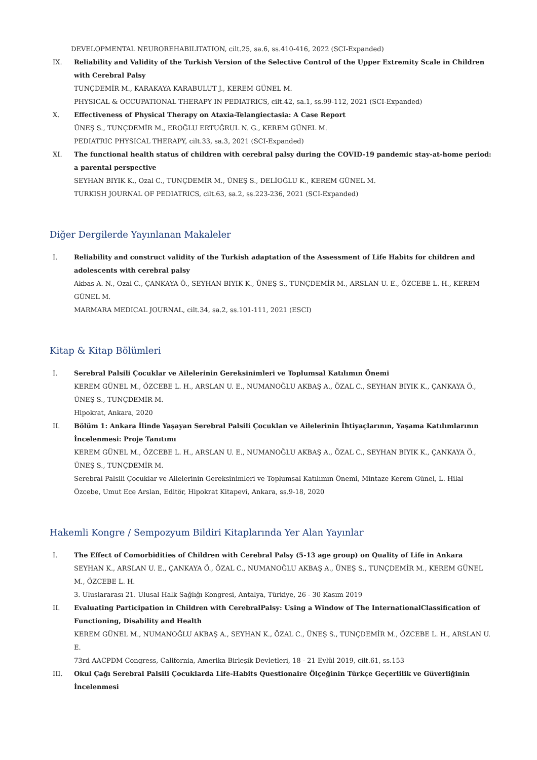DEVELOPMENTAL NEUROREHABILITATION, cilt.25, sa.6, ss.410-416, 2022 (SCI-Expanded)
IX. Reliability and Validity of the Turkish Version of the Selective Control of the Upper Extremity Scale in Children with Cerebral Palsy
TUNÇDEMİR M., KARAKAYA KARABULUT J., KEREM GÜNEL M.
PHYSICAL & OCCUPATIONAL THERAPY IN PEDIATRICS, cilt.42, sa.1, ss.99-112, 2021 (SCI-Expanded)
X. Effectiveness of Physical Therapy on Ataxia-Telangiectasia: A Case Report
ÜNEŞ S., TUNÇDEMİR M., EROĞLU ERTUĞRUL N. G., KEREM GÜNEL M.
PEDIATRIC PHYSICAL THERAPY, cilt.33, sa.3, 2021 (SCI-Expanded)
XI. The functional health status of children with cerebral palsy during the COVID-19 pandemic stay-at-home period: a parental perspective
SEYHAN BIYIK K., Ozal C., TUNÇDEMİR M., ÜNEŞ S., DELİOĞLU K., KEREM GÜNEL M.
TURKISH JOURNAL OF PEDIATRICS, cilt.63, sa.2, ss.223-236, 2021 (SCI-Expanded)
Diğer Dergilerde Yayınlanan Makaleler
I. Reliability and construct validity of the Turkish adaptation of the Assessment of Life Habits for children and adolescents with cerebral palsy
Akbas A. N., Ozal C., ÇANKAYA Ö., SEYHAN BIYIK K., ÜNEŞ S., TUNÇDEMİR M., ARSLAN U. E., ÖZCEBE L. H., KEREM GÜNEL M.
MARMARA MEDICAL JOURNAL, cilt.34, sa.2, ss.101-111, 2021 (ESCI)
Kitap & Kitap Bölümleri
I. Serebral Palsili Çocuklar ve Ailelerinin Gereksinimleri ve Toplumsal Katılımın Önemi
KEREM GÜNEL M., ÖZCEBE L. H., ARSLAN U. E., NUMANOĞLU AKBAŞ A., ÖZAL C., SEYHAN BIYIK K., ÇANKAYA Ö., ÜNEŞ S., TUNÇDEMİR M.
Hipokrat, Ankara, 2020
II. Bölüm 1: Ankara İlinde Yaşayan Serebral Palsili Çocuklan ve Ailelerinin İhtiyaçlarının, Yaşama Katılımlarının İncelenmesi: Proje Tanıtımı
KEREM GÜNEL M., ÖZCEBE L. H., ARSLAN U. E., NUMANOĞLU AKBAŞ A., ÖZAL C., SEYHAN BIYIK K., ÇANKAYA Ö., ÜNEŞ S., TUNÇDEMİR M.
Serebral Palsili Çocuklar ve Ailelerinin Gereksinimleri ve Toplumsal Katılımın Önemi, Mintaze Kerem Günel, L. Hilal Özcebe, Umut Ece Arslan, Editör, Hipokrat Kitapevi, Ankara, ss.9-18, 2020
Hakemli Kongre / Sempozyum Bildiri Kitaplarında Yer Alan Yayınlar
I. The Effect of Comorbidities of Children with Cerebral Palsy (5-13 age group) on Quality of Life in Ankara
SEYHAN K., ARSLAN U. E., ÇANKAYA Ö., ÖZAL C., NUMANOĞLU AKBAŞ A., ÜNEŞ S., TUNÇDEMİR M., KEREM GÜNEL M., ÖZCEBE L. H.
3. Uluslararası 21. Ulusal Halk Sağlığı Kongresi, Antalya, Türkiye, 26 - 30 Kasım 2019
II. Evaluating Participation in Children with CerebralPalsy: Using a Window of The InternationalClassification of Functioning, Disability and Health
KEREM GÜNEL M., NUMANOĞLU AKBAŞ A., SEYHAN K., ÖZAL C., ÜNEŞ S., TUNÇDEMİR M., ÖZCEBE L. H., ARSLAN U. E.
73rd AACPDM Congress, California, Amerika Birleşik Devletleri, 18 - 21 Eylül 2019, cilt.61, ss.153
III. Okul Çağı Serebral Palsili Çocuklarda Life-Habits Questionaire Ölçeğinin Türkçe Geçerlilik ve Güverliğinin İncelenmesi